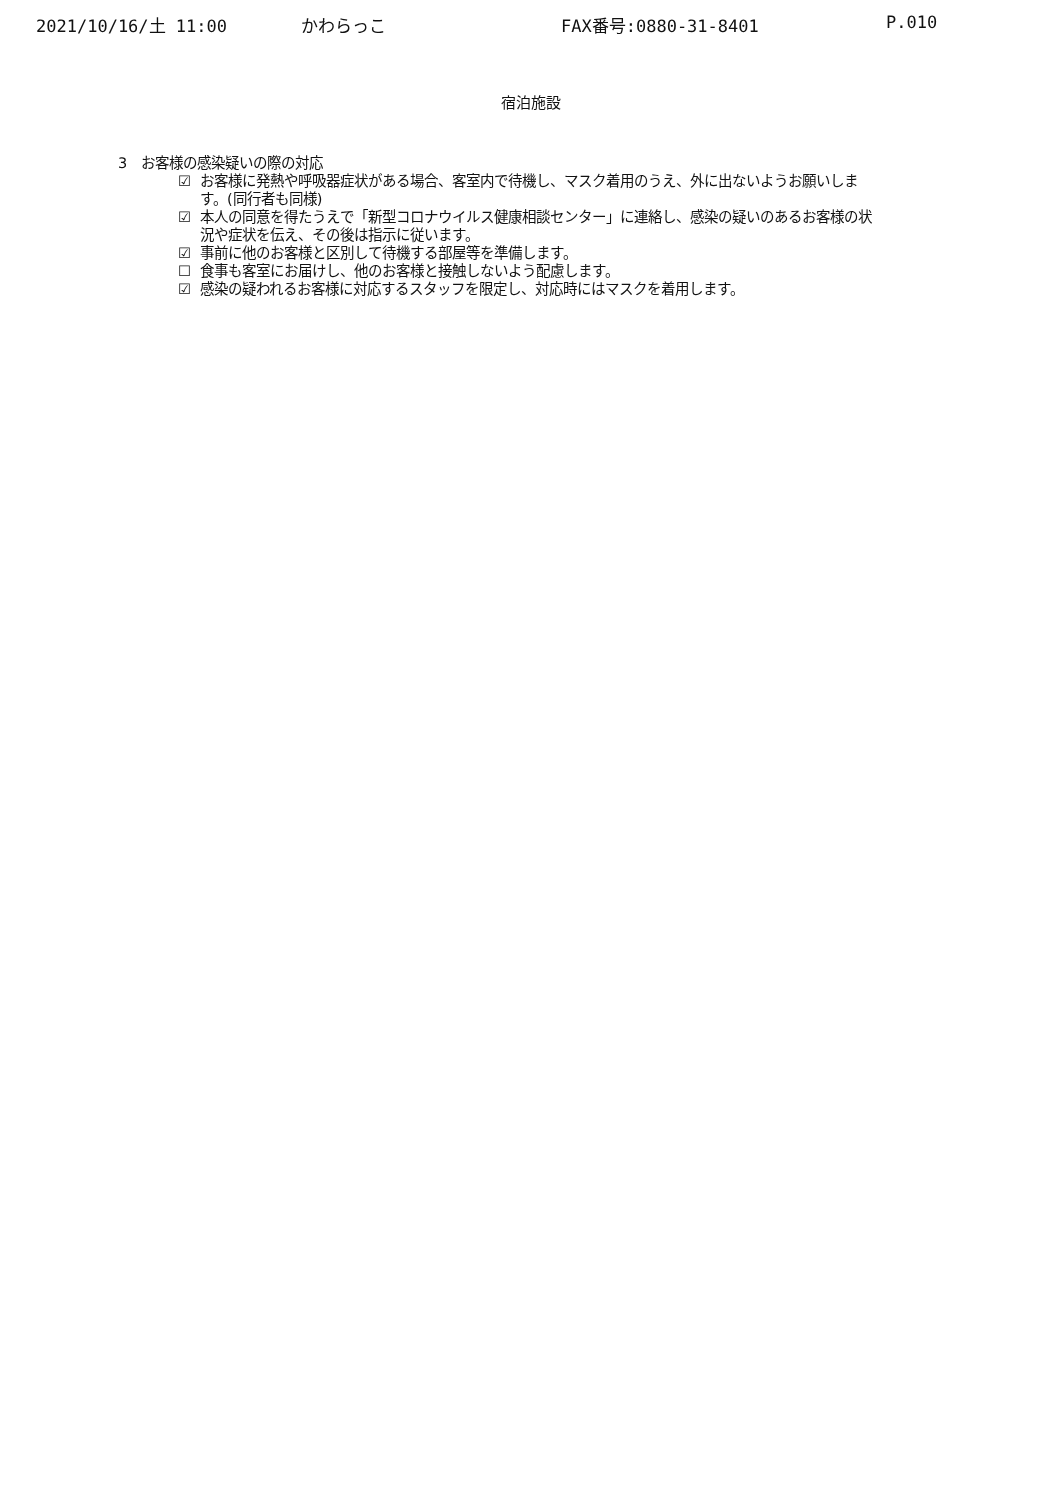2021/10/16/土 11:00 かわらっこ FAX番号:0880-31-8401 P.010
宿泊施設
3　お客様の感染疑いの際の対応
☑ お客様に発熱や呼吸器症状がある場合、客室内で待機し、マスク着用のうえ、外に出ないようお願いします。(同行者も同様)
☑ 本人の同意を得たうえで「新型コロナウイルス健康相談センター」に連絡し、感染の疑いのあるお客様の状況や症状を伝え、その後は指示に従います。
☑ 事前に他のお客様と区別して待機する部屋等を準備します。
☐ 食事も客室にお届けし、他のお客様と接触しないよう配慮します。
☑ 感染の疑われるお客様に対応するスタッフを限定し、対応時にはマスクを着用します。